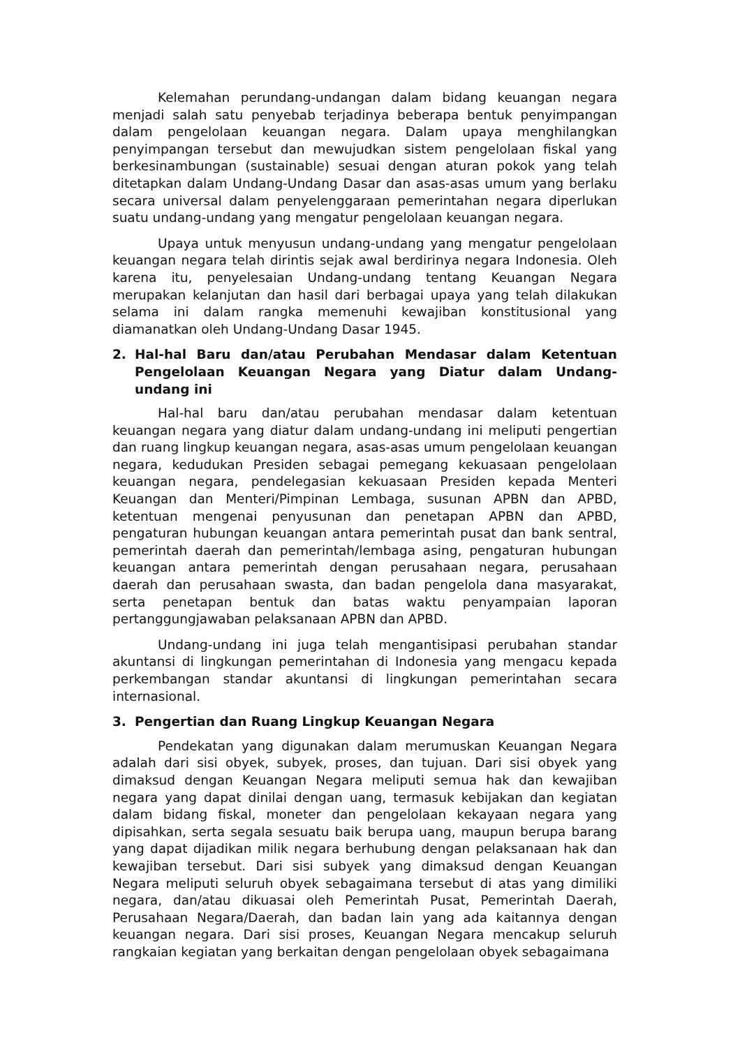Kelemahan perundang-undangan dalam bidang keuangan negara menjadi salah satu penyebab terjadinya beberapa bentuk penyimpangan dalam pengelolaan keuangan negara. Dalam upaya menghilangkan penyimpangan tersebut dan mewujudkan sistem pengelolaan fiskal yang berkesinambungan (sustainable) sesuai dengan aturan pokok yang telah ditetapkan dalam Undang-Undang Dasar dan asas-asas umum yang berlaku secara universal dalam penyelenggaraan pemerintahan negara diperlukan suatu undang-undang yang mengatur pengelolaan keuangan negara.
Upaya untuk menyusun undang-undang yang mengatur pengelolaan keuangan negara telah dirintis sejak awal berdirinya negara Indonesia. Oleh karena itu, penyelesaian Undang-undang tentang Keuangan Negara merupakan kelanjutan dan hasil dari berbagai upaya yang telah dilakukan selama ini dalam rangka memenuhi kewajiban konstitusional yang diamanatkan oleh Undang-Undang Dasar 1945.
2. Hal-hal Baru dan/atau Perubahan Mendasar dalam Ketentuan Pengelolaan Keuangan Negara yang Diatur dalam Undang-undang ini
Hal-hal baru dan/atau perubahan mendasar dalam ketentuan keuangan negara yang diatur dalam undang-undang ini meliputi pengertian dan ruang lingkup keuangan negara, asas-asas umum pengelolaan keuangan negara, kedudukan Presiden sebagai pemegang kekuasaan pengelolaan keuangan negara, pendelegasian kekuasaan Presiden kepada Menteri Keuangan dan Menteri/Pimpinan Lembaga, susunan APBN dan APBD, ketentuan mengenai penyusunan dan penetapan APBN dan APBD, pengaturan hubungan keuangan antara pemerintah pusat dan bank sentral, pemerintah daerah dan pemerintah/lembaga asing, pengaturan hubungan keuangan antara pemerintah dengan perusahaan negara, perusahaan daerah dan perusahaan swasta, dan badan pengelola dana masyarakat, serta penetapan bentuk dan batas waktu penyampaian laporan pertanggungjawaban pelaksanaan APBN dan APBD.
Undang-undang ini juga telah mengantisipasi perubahan standar akuntansi di lingkungan pemerintahan di Indonesia yang mengacu kepada perkembangan standar akuntansi di lingkungan pemerintahan secara internasional.
3. Pengertian dan Ruang Lingkup Keuangan Negara
Pendekatan yang digunakan dalam merumuskan Keuangan Negara adalah dari sisi obyek, subyek, proses, dan tujuan. Dari sisi obyek yang dimaksud dengan Keuangan Negara meliputi semua hak dan kewajiban negara yang dapat dinilai dengan uang, termasuk kebijakan dan kegiatan dalam bidang fiskal, moneter dan pengelolaan kekayaan negara yang dipisahkan, serta segala sesuatu baik berupa uang, maupun berupa barang yang dapat dijadikan milik negara berhubung dengan pelaksanaan hak dan kewajiban tersebut. Dari sisi subyek yang dimaksud dengan Keuangan Negara meliputi seluruh obyek sebagaimana tersebut di atas yang dimiliki negara, dan/atau dikuasai oleh Pemerintah Pusat, Pemerintah Daerah, Perusahaan Negara/Daerah, dan badan lain yang ada kaitannya dengan keuangan negara. Dari sisi proses, Keuangan Negara mencakup seluruh rangkaian kegiatan yang berkaitan dengan pengelolaan obyek sebagaimana